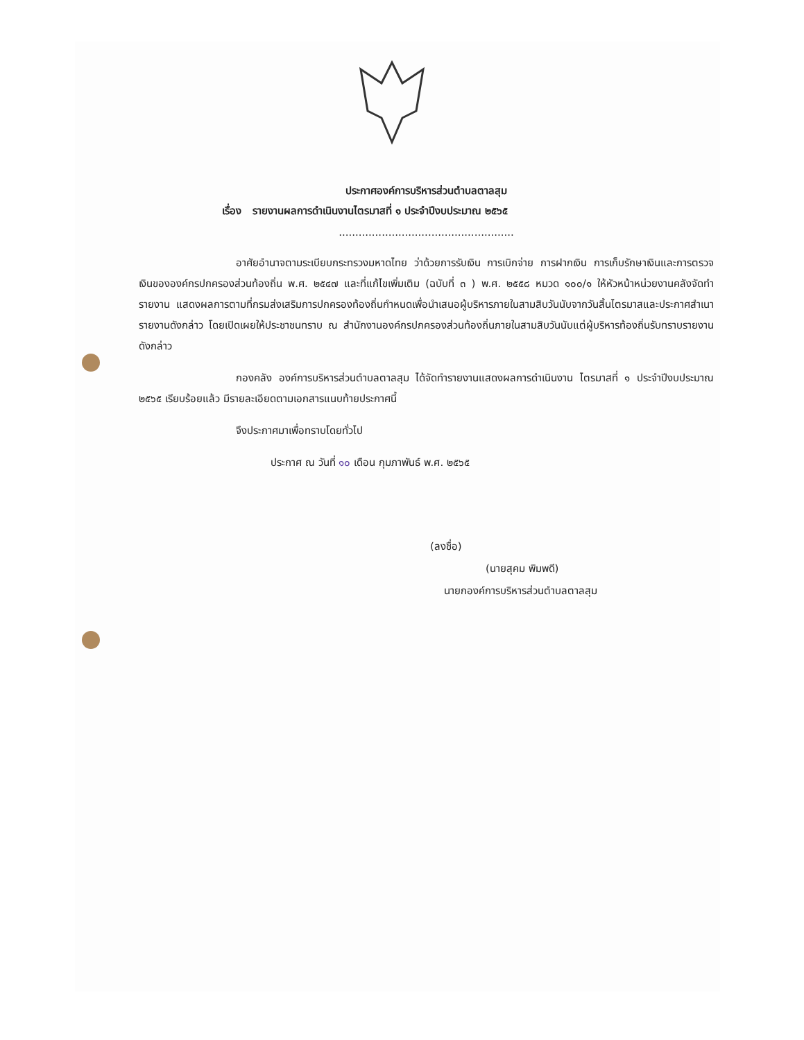ประกาศองค์การบริหารส่วนตำบลตาลสุม
เรื่อง รายงานผลการดำเนินงานไตรมาสที่ ๑ ประจำปีงบประมาณ ๒๕๖๕
.....................................................
อาศัยอำนาจตามระเบียบกระทรวงมหาดไทย ว่าด้วยการรับเงิน การเบิกจ่าย การฝากเงิน การเก็บรักษาเงินและการตรวจเงินขององค์กรปกครองส่วนท้องถิ่น พ.ศ. ๒๕๔๗ และที่แก้ไขเพิ่มเติม (ฉบับที่ ๓ ) พ.ศ. ๒๕๕๘ หมวด ๑๐๐/๑ ให้หัวหน้าหน่วยงานคลังจัดทำรายงาน แสดงผลการตามที่กรมส่งเสริมการปกครองท้องถิ่นกำหนดเพื่อนำเสนอผู้บริหารภายในสามสิบวันนับจากวันสิ้นไตรมาสและประกาศสำเนารายงานดังกล่าว โดยเปิดเผยให้ประชาชนทราบ ณ สำนักงานองค์กรปกครองส่วนท้องถิ่นภายในสามสิบวันนับแต่ผู้บริหารท้องถิ่นรับทราบรายงานดังกล่าว
กองคลัง องค์การบริหารส่วนตำบลตาลสุม ได้จัดทำรายงานแสดงผลการดำเนินงาน ไตรมาสที่ ๑ ประจำปีงบประมาณ ๒๕๖๕ เรียบร้อยแล้ว มีรายละเอียดตามเอกสารแนบท้ายประกาศนี้
จึงประกาศมาเพื่อทราบโดยทั่วไป
ประกาศ ณ วันที่ ๑๐ เดือน กุมภาพันธ์ พ.ศ. ๒๕๖๕
(ลงชื่อ)
(นายสุคม พิมพดี)
นายกองค์การบริหารส่วนตำบลตาลสุม